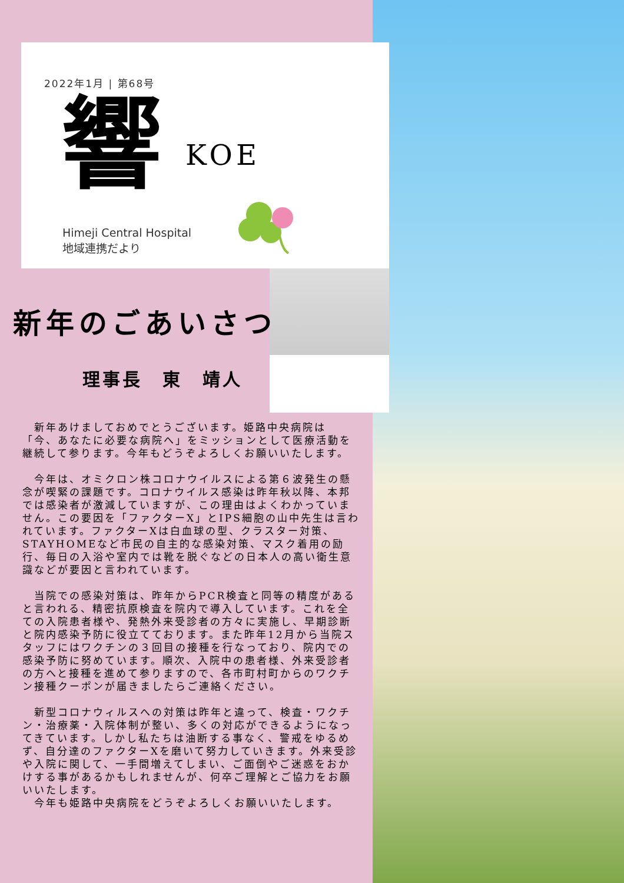2022年1月 | 第68号
響 KOE
Himeji Central Hospital
地域連携だより
新年のごあいさつ
理事長　東　靖人
　新年あけましておめでとうございます。姫路中央病院は「今、あなたに必要な病院へ」をミッションとして医療活動を継続して参ります。今年もどうぞよろしくお願いいたします。
　今年は、オミクロン株コロナウイルスによる第６波発生の懸念が喫緊の課題です。コロナウイルス感染は昨年秋以降、本邦では感染者が激減していますが、この理由はよくわかっていません。この要因を「ファクターX」とIPS細胞の山中先生は言われています。ファクターXは白血球の型、クラスター対策、STAYHOMEなど市民の自主的な感染対策、マスク着用の励行、毎日の入浴や室内では靴を脱ぐなどの日本人の高い衛生意識などが要因と言われています。
　当院での感染対策は、昨年からPCR検査と同等の精度があると言われる、精密抗原検査を院内で導入しています。これを全ての入院患者様や、発熱外来受診者の方々に実施し、早期診断と院内感染予防に役立てております。また昨年12月から当院スタッフにはワクチンの３回目の接種を行なっており、院内での感染予防に努めています。順次、入院中の患者様、外来受診者の方へと接種を進めて参りますので、各市町村町からのワクチン接種クーポンが届きましたらご連絡ください。
　新型コロナウィルスへの対策は昨年と違って、検査・ワクチン・治療薬・入院体制が整い、多くの対応ができるようになってきています。しかし私たちは油断する事なく、警戒をゆるめず、自分達のファクターXを磨いて努力していきます。外来受診や入院に関して、一手間増えてしまい、ご面倒やご迷惑をおかけする事があるかもしれませんが、何卒ご理解とご協力をお願いいたします。
　今年も姫路中央病院をどうぞよろしくお願いいたします。